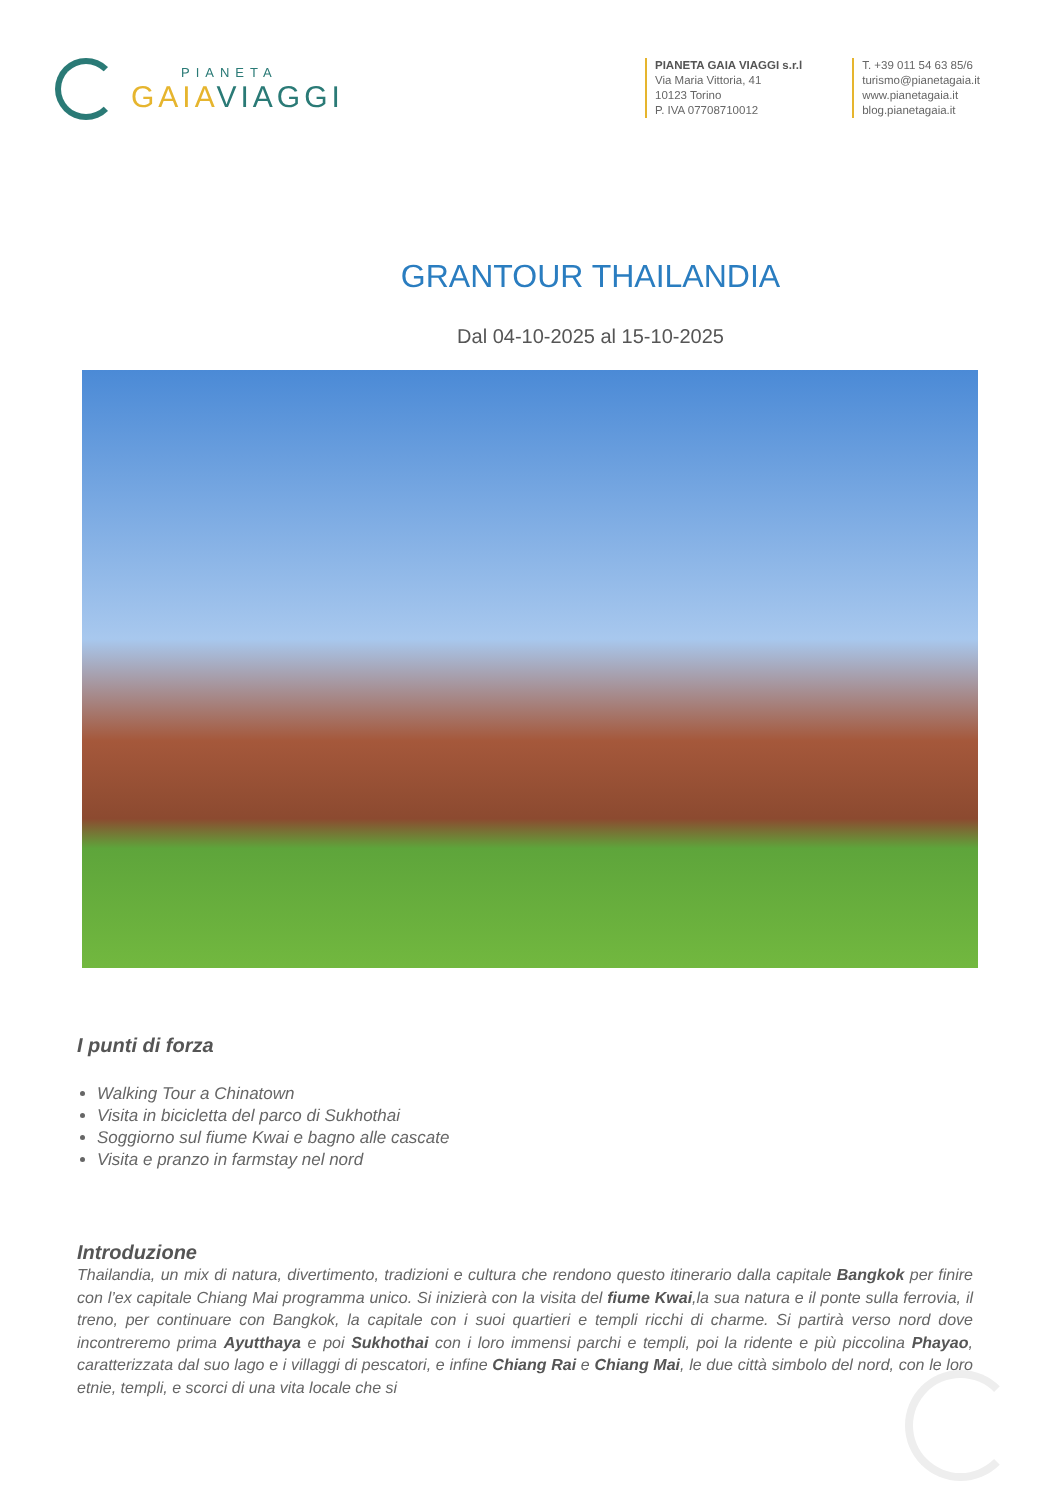PIANETA
GAIAVIAGGI
PIANETA GAIA VIAGGI s.r.l
Via Maria Vittoria, 41
10123 Torino
P. IVA 07708710012
T. +39 011 54 63 85/6
turismo@pianetagaia.it
www.pianetagaia.it
blog.pianetagaia.it
GRANTOUR THAILANDIA
Dal 04-10-2025 al 15-10-2025
I punti di forza
Walking Tour a Chinatown
Visita in bicicletta del parco di Sukhothai
Soggiorno sul fiume Kwai e bagno alle cascate
Visita e pranzo in farmstay nel nord
Introduzione
Thailandia, un mix di natura, divertimento, tradizioni e cultura che rendono questo itinerario dalla capitale Bangkok per finire con l’ex capitale Chiang Mai programma unico. Si inizierà con la visita del fiume Kwai,la sua natura e il ponte sulla ferrovia, il treno, per continuare con Bangkok, la capitale con i suoi quartieri e templi ricchi di charme. Si partirà verso nord dove incontreremo prima Ayutthaya e poi Sukhothai con i loro immensi parchi e templi, poi la ridente e più piccolina Phayao, caratterizzata dal suo lago e i villaggi di pescatori, e infine Chiang Rai e Chiang Mai, le due città simbolo del nord, con le loro etnie, templi, e scorci di una vita locale che si